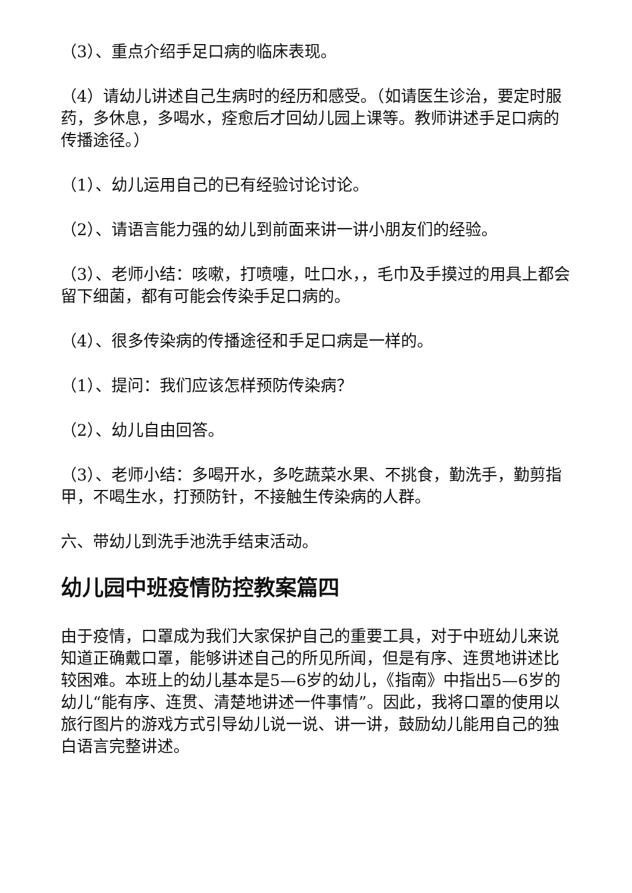（3）、重点介绍手足口病的临床表现。
（4）请幼儿讲述自己生病时的经历和感受。（如请医生诊治，要定时服药，多休息，多喝水，痊愈后才回幼儿园上课等。教师讲述手足口病的传播途径。）
（1）、幼儿运用自己的已有经验讨论讨论。
（2）、请语言能力强的幼儿到前面来讲一讲小朋友们的经验。
（3）、老师小结：咳嗽，打喷嚏，吐口水，，毛巾及手摸过的用具上都会留下细菌，都有可能会传染手足口病的。
（4）、很多传染病的传播途径和手足口病是一样的。
（1）、提问：我们应该怎样预防传染病？
（2）、幼儿自由回答。
（3）、老师小结：多喝开水，多吃蔬菜水果、不挑食，勤洗手，勤剪指甲，不喝生水，打预防针，不接触生传染病的人群。
六、带幼儿到洗手池洗手结束活动。
幼儿园中班疫情防控教案篇四
由于疫情，口罩成为我们大家保护自己的重要工具，对于中班幼儿来说知道正确戴口罩，能够讲述自己的所见所闻，但是有序、连贯地讲述比较困难。本班上的幼儿基本是5—6岁的幼儿，《指南》中指出5—6岁的幼儿“能有序、连贯、清楚地讲述一件事情”。因此，我将口罩的使用以旅行图片的游戏方式引导幼儿说一说、讲一讲，鼓励幼儿能用自己的独白语言完整讲述。